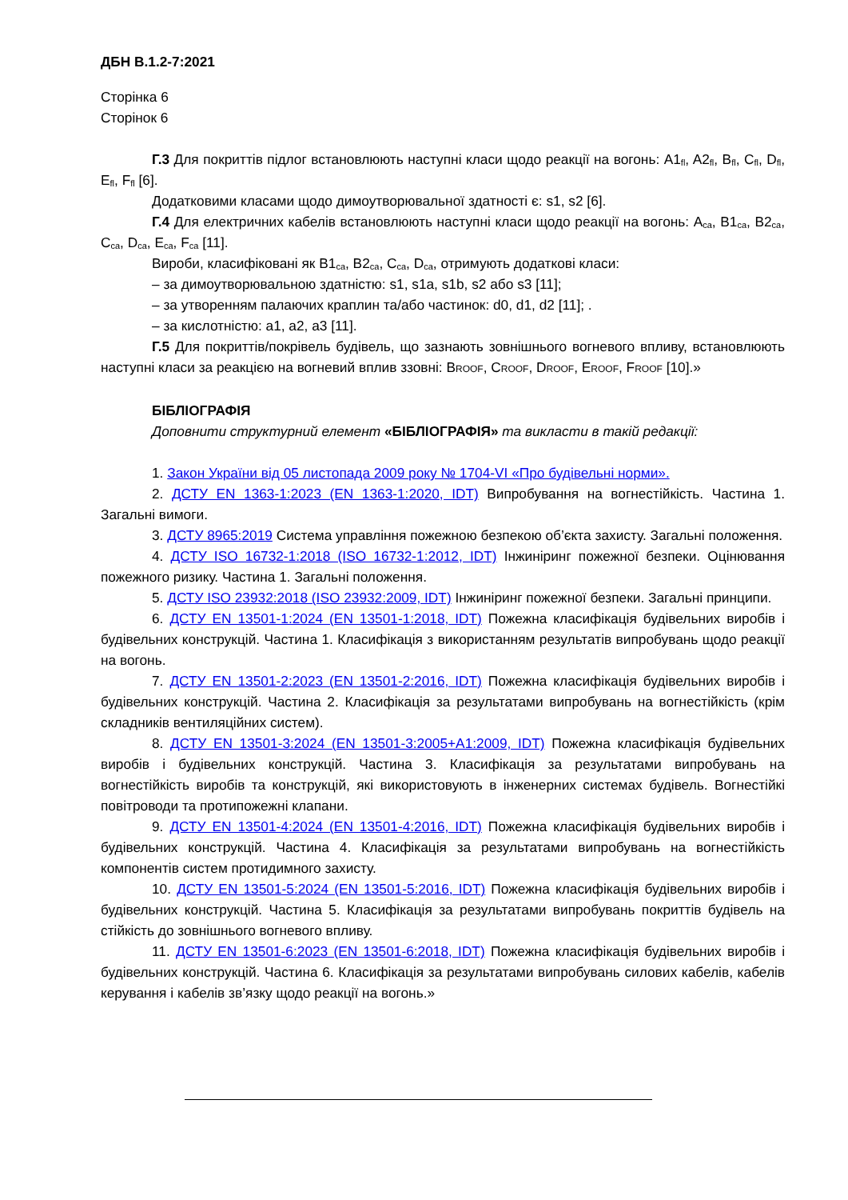ДБН В.1.2-7:2021
Сторінка 6
Сторінок 6
Г.3 Для покриттів підлог встановлюють наступні класи щодо реакції на вогонь: A1<sub>fl</sub>, A2<sub>fl</sub>, B<sub>fl</sub>, C<sub>fl</sub>, D<sub>fl</sub>, E<sub>fl</sub>, F<sub>fl</sub> [6].
Додатковими класами щодо димоутворювальної здатності є: s1, s2 [6].
Г.4 Для електричних кабелів встановлюють наступні класи щодо реакції на вогонь: A<sub>ca</sub>, B1<sub>ca</sub>, B2<sub>ca</sub>, C<sub>ca</sub>, D<sub>ca</sub>, E<sub>ca</sub>, F<sub>ca</sub> [11].
Вироби, класифіковані як B1<sub>ca</sub>, B2<sub>ca</sub>, C<sub>ca</sub>, D<sub>ca</sub>, отримують додаткові класи:
– за димоутворювальною здатністю: s1, s1a, s1b, s2 або s3 [11];
– за утворенням палаючих краплин та/або частинок: d0, d1, d2 [11]; .
– за кислотністю: a1, a2, a3 [11].
Г.5 Для покриттів/покрівель будівель, що зазнають зовнішнього вогневого впливу, встановлюють наступні класи за реакцією на вогневий вплив ззовні: BROOF, CROOF, DROOF, EROOF, FROOF [10].»
БІБЛІОГРАФІЯ
Доповнити структурний елемент «БІБЛІОГРАФІЯ» та викласти в такій редакції:
1. Закон України від 05 листопада 2009 року № 1704-VI «Про будівельні норми».
2. ДСТУ EN 1363-1:2023 (EN 1363-1:2020, IDT) Випробування на вогнестійкість. Частина 1. Загальні вимоги.
3. ДСТУ 8965:2019 Система управління пожежною безпекою об’єкта захисту. Загальні положення.
4. ДСТУ ISO 16732-1:2018 (ISO 16732-1:2012, IDT) Інжиніринг пожежної безпеки. Оцінювання пожежного ризику. Частина 1. Загальні положення.
5. ДСТУ ISO 23932:2018 (ISO 23932:2009, IDT) Інжиніринг пожежної безпеки. Загальні принципи.
6. ДСТУ EN 13501-1:2024 (EN 13501-1:2018, IDT) Пожежна класифікація будівельних виробів і будівельних конструкцій. Частина 1. Класифікація з використанням результатів випробувань щодо реакції на вогонь.
7. ДСТУ EN 13501-2:2023 (EN 13501-2:2016, IDT) Пожежна класифікація будівельних виробів і будівельних конструкцій. Частина 2. Класифікація за результатами випробувань на вогнестійкість (крім складників вентиляційних систем).
8. ДСТУ EN 13501-3:2024 (EN 13501-3:2005+A1:2009, IDT) Пожежна класифікація будівельних виробів і будівельних конструкцій. Частина 3. Класифікація за результатами випробувань на вогнестійкість виробів та конструкцій, які використовують в інженерних системах будівель. Вогнестійкі повітроводи та протипожежні клапани.
9. ДСТУ EN 13501-4:2024 (EN 13501-4:2016, IDT) Пожежна класифікація будівельних виробів і будівельних конструкцій. Частина 4. Класифікація за результатами випробувань на вогнестійкість компонентів систем протидимного захисту.
10. ДСТУ EN 13501-5:2024 (EN 13501-5:2016, IDT) Пожежна класифікація будівельних виробів і будівельних конструкцій. Частина 5. Класифікація за результатами випробувань покриттів будівель на стійкість до зовнішнього вогневого впливу.
11. ДСТУ EN 13501-6:2023 (EN 13501-6:2018, IDT) Пожежна класифікація будівельних виробів і будівельних конструкцій. Частина 6. Класифікація за результатами випробувань силових кабелів, кабелів керування і кабелів зв’язку щодо реакції на вогонь.»